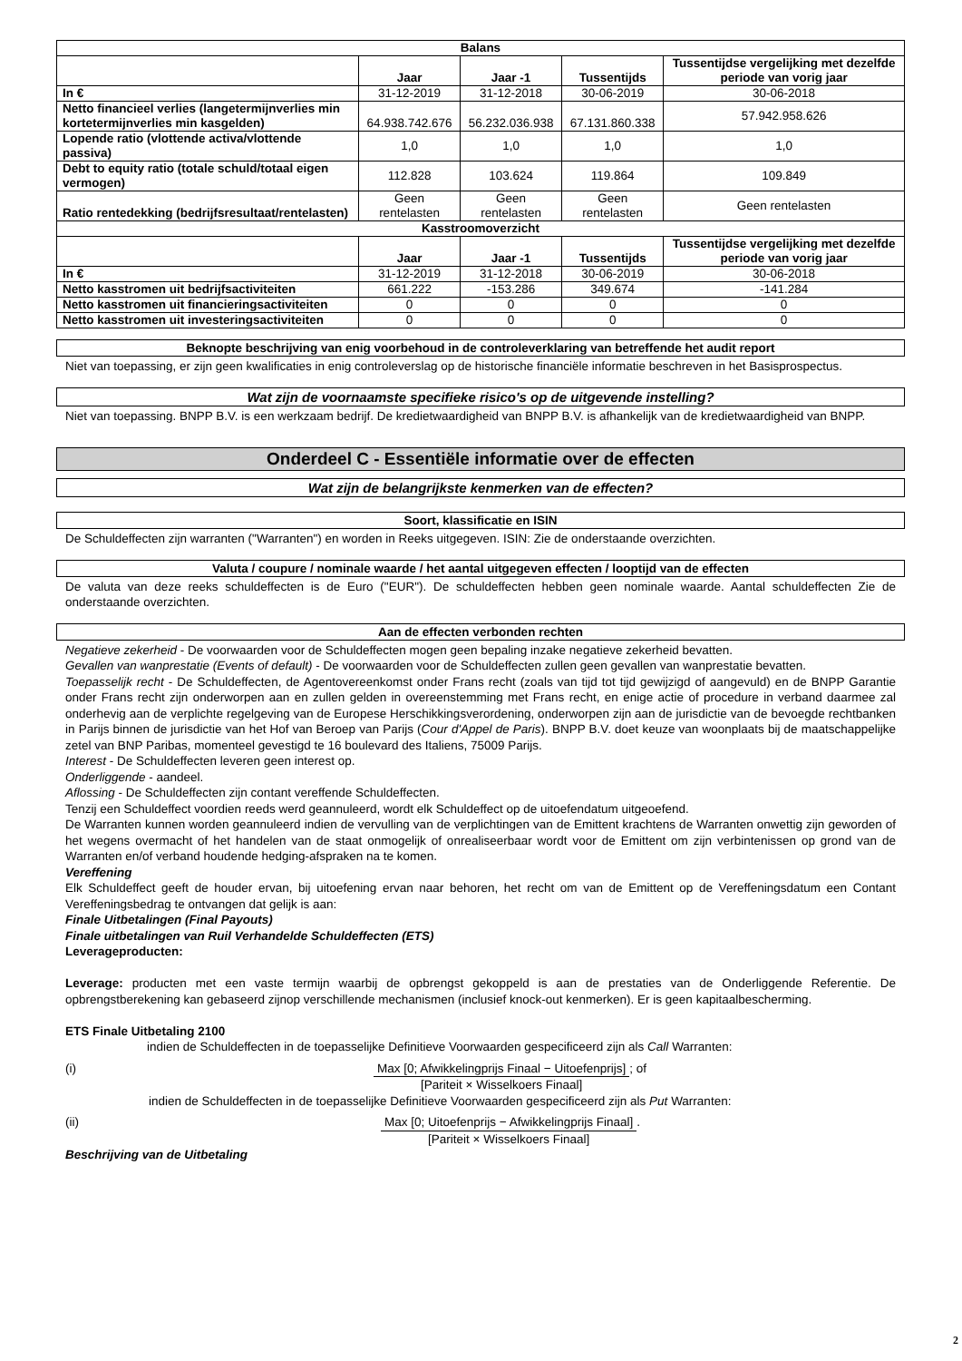| Balans | | | | |
| --- | --- | --- | --- | --- |
| | Jaar | Jaar -1 | Tussentijds | Tussentijdse vergelijking met dezelfde periode van vorig jaar |
| In € | 31-12-2019 | 31-12-2018 | 30-06-2019 | 30-06-2018 |
| Netto financieel verlies (langetermijnverlies min kortetermijnverlies min kasgelden) | 64.938.742.676 | 56.232.036.938 | 67.131.860.338 | 57.942.958.626 |
| Lopende ratio (vlottende activa/vlottende passiva) | 1,0 | 1,0 | 1,0 | 1,0 |
| Debt to equity ratio (totale schuld/totaal eigen vermogen) | 112.828 | 103.624 | 119.864 | 109.849 |
| Ratio rentedekking (bedrijfsresultaat/rentelasten) | Geen rentelasten | Geen rentelasten | Geen rentelasten | Geen rentelasten |
| Kasstroomoverzicht | | | | |
| | Jaar | Jaar -1 | Tussentijds | Tussentijdse vergelijking met dezelfde periode van vorig jaar |
| In € | 31-12-2019 | 31-12-2018 | 30-06-2019 | 30-06-2018 |
| Netto kasstromen uit bedrijfsactiviteiten | 661.222 | -153.286 | 349.674 | -141.284 |
| Netto kasstromen uit financieringsactiviteiten | 0 | 0 | 0 | 0 |
| Netto kasstromen uit investeringsactiviteiten | 0 | 0 | 0 | 0 |
Beknopte beschrijving van enig voorbehoud in de controleverklaring van betreffende het audit report
Niet van toepassing, er zijn geen kwalificaties in enig controleverslag op de historische financiële informatie beschreven in het Basisprospectus.
Wat zijn de voornaamste specifieke risico's op de uitgevende instelling?
Niet van toepassing. BNPP B.V. is een werkzaam bedrijf. De kredietwaardigheid van BNPP B.V. is afhankelijk van de kredietwaardigheid van BNPP.
Onderdeel C - Essentiële informatie over de effecten
Wat zijn de belangrijkste kenmerken van de effecten?
Soort, klassificatie en ISIN
De Schuldeffecten zijn warranten ("Warranten") en worden in Reeks uitgegeven. ISIN: Zie de onderstaande overzichten.
Valuta / coupure / nominale waarde / het aantal uitgegeven effecten / looptijd van de effecten
De valuta van deze reeks schuldeffecten is de Euro ("EUR"). De schuldeffecten hebben geen nominale waarde. Aantal schuldeffecten Zie de onderstaande overzichten.
Aan de effecten verbonden rechten
Negatieve zekerheid - De voorwaarden voor de Schuldeffecten mogen geen bepaling inzake negatieve zekerheid bevatten.
Gevallen van wanprestatie (Events of default) - De voorwaarden voor de Schuldeffecten zullen geen gevallen van wanprestatie bevatten.
Toepasselijk recht - De Schuldeffecten, de Agentovereenkomst onder Frans recht (zoals van tijd tot tijd gewijzigd of aangevuld) en de BNPP Garantie onder Frans recht zijn onderworpen aan en zullen gelden in overeenstemming met Frans recht, en enige actie of procedure in verband daarmee zal onderhevig aan de verplichte regelgeving van de Europese Herschikkingsverordening, onderworpen zijn aan de jurisdictie van de bevoegde rechtbanken in Parijs binnen de jurisdictie van het Hof van Beroep van Parijs (Cour d'Appel de Paris). BNPP B.V. doet keuze van woonplaats bij de maatschappelijke zetel van BNP Paribas, momenteel gevestigd te 16 boulevard des Italiens, 75009 Parijs.
Interest - De Schuldeffecten leveren geen interest op.
Onderliggende - aandeel.
Aflossing - De Schuldeffecten zijn contant vereffende Schuldeffecten.
Tenzij een Schuldeffect voordien reeds werd geannuleerd, wordt elk Schuldeffect op de uitoefendatum uitgeoefend.
De Warranten kunnen worden geannuleerd indien de vervulling van de verplichtingen van de Emittent krachtens de Warranten onwettig zijn geworden of het wegens overmacht of het handelen van de staat onmogelijk of onrealiseerbaar wordt voor de Emittent om zijn verbintenissen op grond van de Warranten en/of verband houdende hedging-afspraken na te komen.
Vereffening
Elk Schuldeffect geeft de houder ervan, bij uitoefening ervan naar behoren, het recht om van de Emittent op de Vereffeningsdatum een Contant Vereffeningsbedrag te ontvangen dat gelijk is aan:
Finale Uitbetalingen (Final Payouts)
Finale uitbetalingen van Ruil Verhandelde Schuldeffecten (ETS)
Leverageproducten:
Leverage: producten met een vaste termijn waarbij de opbrengst gekoppeld is aan de prestaties van de Onderliggende Referentie. De opbrengstberekening kan gebaseerd zijnop verschillende mechanismen (inclusief knock-out kenmerken). Er is geen kapitaalbescherming.
ETS Finale Uitbetaling 2100
indien de Schuldeffecten in de toepasselijke Definitieve Voorwaarden gespecificeerd zijn als Call Warranten:
(i) Max [0; Afwikkelingprijs Finaal − Uitoefenprijs] [Pariteit × Wisselkoers Finaal] ; of
indien de Schuldeffecten in de toepasselijke Definitieve Voorwaarden gespecificeerd zijn als Put Warranten:
(ii) Max [0; Uitoefenprijs − Afwikkelingprijs Finaal] [Pariteit × Wisselkoers Finaal] .
Beschrijving van de Uitbetaling
2